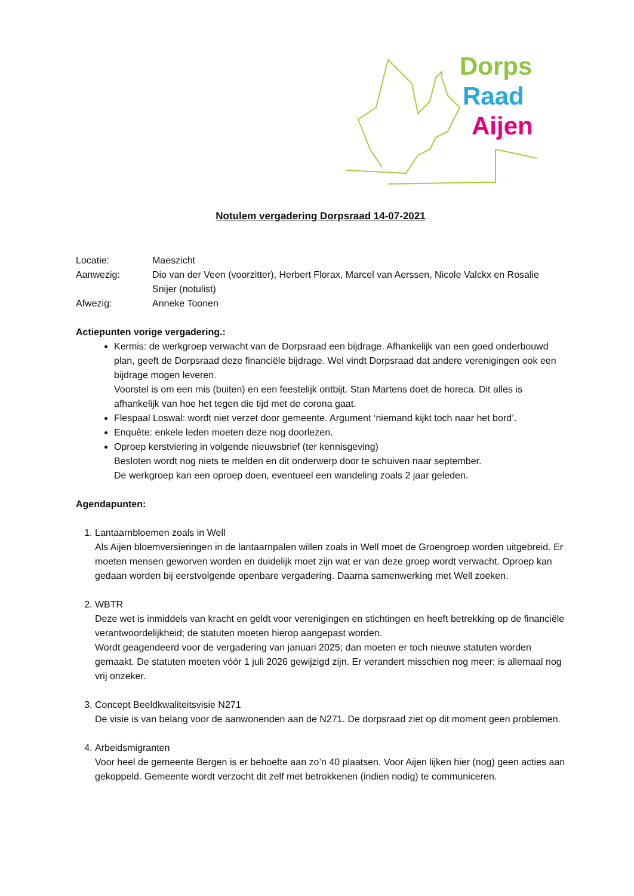Dorps
Raad
Aijen
Notulem vergadering Dorpsraad 14-07-2021
Locatie:
Maeszicht
Aanwezig:
Dio van der Veen (voorzitter), Herbert Florax, Marcel van Aerssen, Nicole Valckx en Rosalie Snijer (notulist)
Afwezig:
Anneke Toonen
Actiepunten vorige vergadering.:
Kermis: de werkgroep verwacht van de Dorpsraad een bijdrage. Afhankelijk van een goed onderbouwd plan, geeft de Dorpsraad deze financiële bijdrage. Wel vindt Dorpsraad dat andere verenigingen ook een bijdrage mogen leveren.
Voorstel is om een mis (buiten) en een feestelijk ontbijt. Stan Martens doet de horeca. Dit alles is afhankelijk van hoe het tegen die tijd met de corona gaat.
Flespaal Loswal: wordt niet verzet door gemeente. Argument ‘niemand kijkt toch naar het bord’.
Enquête: enkele leden moeten deze nog doorlezen.
Oproep kerstviering in volgende nieuwsbrief (ter kennisgeving)
Besloten wordt nog niets te melden en dit onderwerp door te schuiven naar september.
De werkgroep kan een oproep doen, eventueel een wandeling zoals 2 jaar geleden.
Agendapunten:
1. Lantaarnbloemen zoals in Well
Als Aijen bloemversieringen in de lantaarnpalen willen zoals in Well moet de Groengroep worden uitgebreid. Er moeten mensen geworven worden en duidelijk moet zijn wat er van deze groep wordt verwacht. Oproep kan gedaan worden bij eerstvolgende openbare vergadering. Daarna samenwerking met Well zoeken.
2. WBTR
Deze wet is inmiddels van kracht en geldt voor verenigingen en stichtingen en heeft betrekking op de financiële verantwoordelijkheid; de statuten moeten hierop aangepast worden.
Wordt geagendeerd voor de vergadering van januari 2025; dan moeten er toch nieuwe statuten worden gemaakt. De statuten moeten vóór 1 juli 2026 gewijzigd zijn. Er verandert misschien nog meer; is allemaal nog vrij onzeker.
3. Concept Beeldkwaliteitsvisie N271
De visie is van belang voor de aanwonenden aan de N271. De dorpsraad ziet op dit moment geen problemen.
4. Arbeidsmigranten
Voor heel de gemeente Bergen is er behoefte aan zo’n 40 plaatsen. Voor Aijen lijken hier (nog) geen acties aan gekoppeld. Gemeente wordt verzocht dit zelf met betrokkenen (indien nodig) te communiceren.